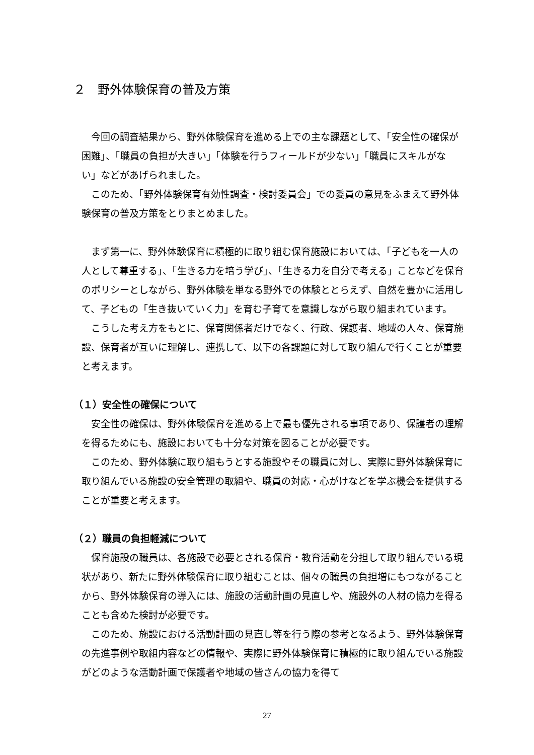２　野外体験保育の普及方策
今回の調査結果から、野外体験保育を進める上での主な課題として、「安全性の確保が困難」、「職員の負担が大きい」「体験を行うフィールドが少ない」「職員にスキルがない」などがあげられました。
このため、「野外体験保育有効性調査・検討委員会」での委員の意見をふまえて野外体験保育の普及方策をとりまとめました。
まず第一に、野外体験保育に積極的に取り組む保育施設においては、「子どもを一人の人として尊重する」、「生きる力を培う学び」、「生きる力を自分で考える」ことなどを保育のポリシーとしながら、野外体験を単なる野外での体験ととらえず、自然を豊かに活用して、子どもの「生き抜いていく力」を育む子育てを意識しながら取り組まれています。
こうした考え方をもとに、保育関係者だけでなく、行政、保護者、地域の人々、保育施設、保育者が互いに理解し、連携して、以下の各課題に対して取り組んで行くことが重要と考えます。
（１）安全性の確保について
安全性の確保は、野外体験保育を進める上で最も優先される事項であり、保護者の理解を得るためにも、施設においても十分な対策を図ることが必要です。
このため、野外体験に取り組もうとする施設やその職員に対し、実際に野外体験保育に取り組んでいる施設の安全管理の取組や、職員の対応・心がけなどを学ぶ機会を提供することが重要と考えます。
（２）職員の負担軽減について
保育施設の職員は、各施設で必要とされる保育・教育活動を分担して取り組んでいる現状があり、新たに野外体験保育に取り組むことは、個々の職員の負担増にもつながることから、野外体験保育の導入には、施設の活動計画の見直しや、施設外の人材の協力を得ることも含めた検討が必要です。
このため、施設における活動計画の見直し等を行う際の参考となるよう、野外体験保育の先進事例や取組内容などの情報や、実際に野外体験保育に積極的に取り組んでいる施設がどのような活動計画で保護者や地域の皆さんの協力を得て
27